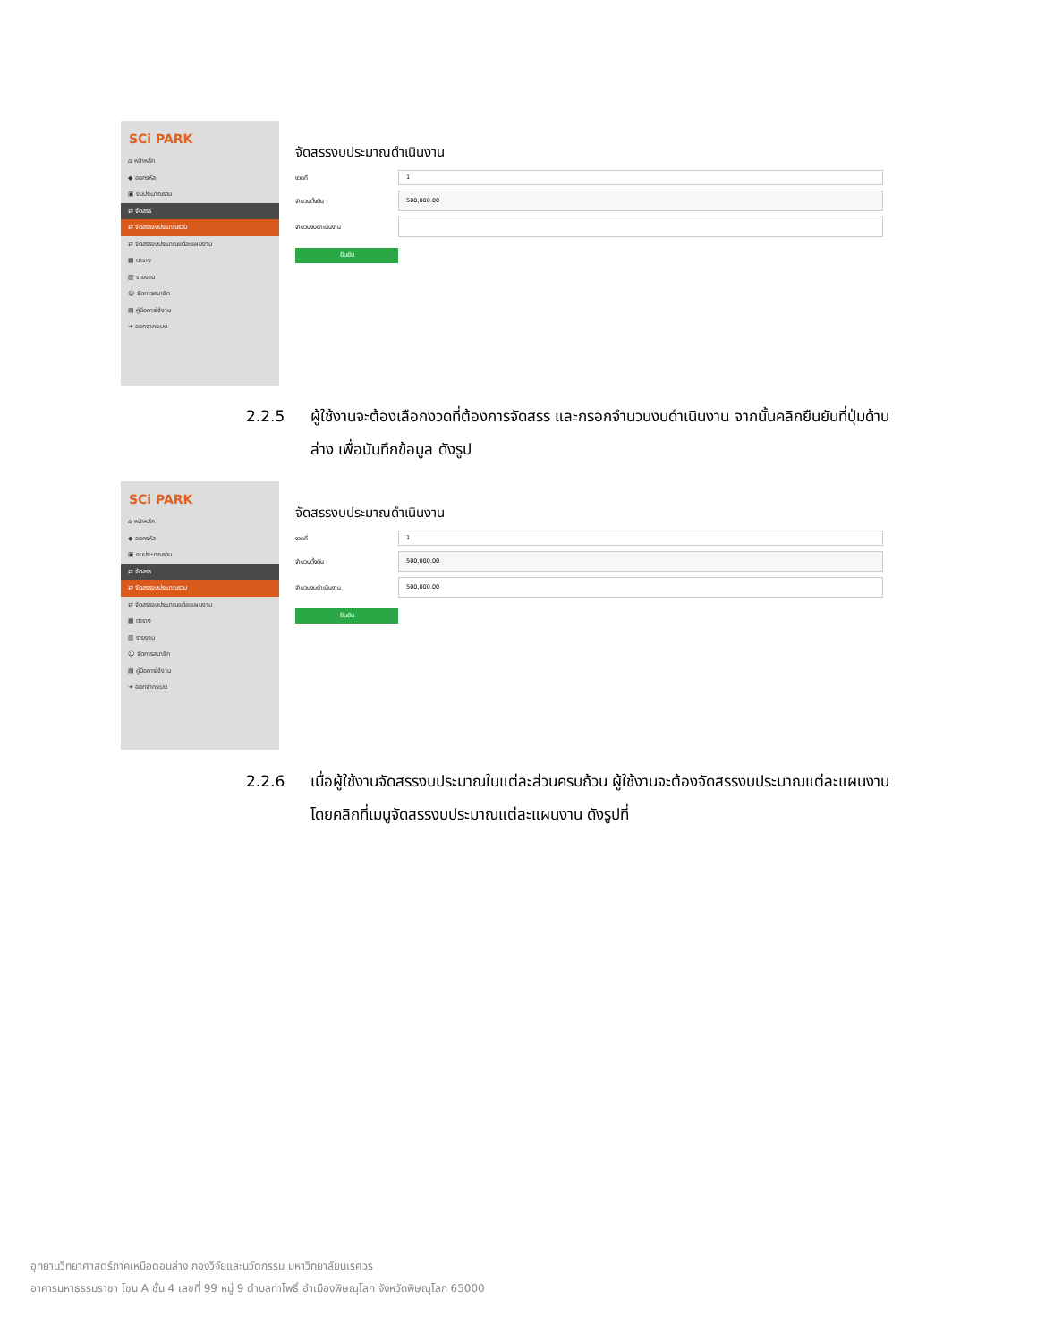SCi PARK
⌂ หน้าหลัก
◆ ออกรหัส
▣ งบประมาณรวม
⇄ จัดสรร
⇄ จัดสรรงบประมาณรวม
⇄ จัดสรรงบประมาณแต่ละแผนงาน
▦ ตาราง
▥ รายงาน
☺ จัดการสมาชิก
▤ คู่มือการใช้งาน
➜ ออกจากระบบ
จัดสรรงบประมาณดำเนินงาน
งวดที่
1
จำนวนตั้งต้น
500,000.00
จำนวนงบดำเนินงาน
ยืนยัน
2.2.5 ผู้ใช้งานจะต้องเลือกงวดที่ต้องการจัดสรร และกรอกจำนวนงบดำเนินงาน จากนั้นคลิกยืนยันที่ปุ่มด้านล่าง เพื่อบันทึกข้อมูล ดังรูป
SCi PARK
⌂ หน้าหลัก
◆ ออกรหัส
▣ งบประมาณรวม
⇄ จัดสรร
⇄ จัดสรรงบประมาณรวม
⇄ จัดสรรงบประมาณแต่ละแผนงาน
▦ ตาราง
▥ รายงาน
☺ จัดการสมาชิก
▤ คู่มือการใช้งาน
➜ ออกจากระบบ
จัดสรรงบประมาณดำเนินงาน
งวดที่
1
จำนวนตั้งต้น
500,000.00
จำนวนงบดำเนินงาน
500,000.00
ยืนยัน
2.2.6 เมื่อผู้ใช้งานจัดสรรงบประมาณในแต่ละส่วนครบถ้วน ผู้ใช้งานจะต้องจัดสรรงบประมาณแต่ละแผนงาน โดยคลิกที่เมนูจัดสรรงบประมาณแต่ละแผนงาน ดังรูปที่
อุทยานวิทยาศาสตร์ภาคเหนือตอนล่าง กองวิจัยและนวัตกรรม มหาวิทยาลัยนเรศวร
อาคารมหาธรรมราชา โซน A ชั้น 4 เลขที่ 99 หมู่ 9 ตำบลท่าโพธิ์ อำเมืองพิษณุโลก จังหวัดพิษณุโลก 65000